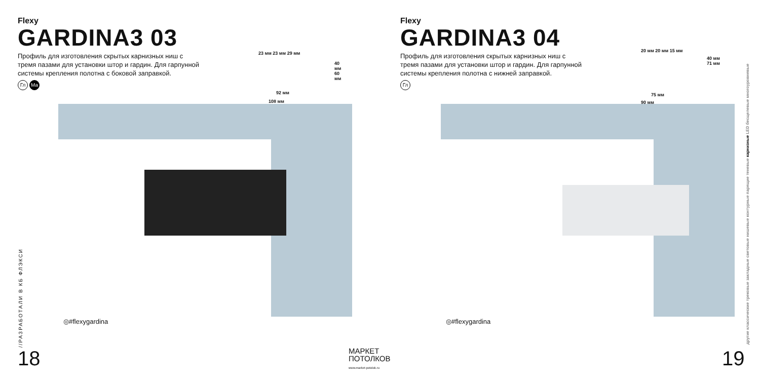Flexy
GARDINA3 03
Профиль для изготовления скрытых карнизных ниш с тремя пазами для установки штор и гардин. Для гарпунной системы крепления полотна с боковой заправкой.
Гл Ма
23 мм 23 мм 29 мм
40 мм 60 мм
92 мм
108 мм
◎#flexygardina
//РАЗРАБОТАЛИ В КБ ФЛЭКСИ
18
Flexy
GARDINA3 04
Профиль для изготовления скрытых карнизных ниш с тремя пазами для установки штор и гардин. Для гарпунной системы крепления полотна с нижней заправкой.
Гл
20 мм 20 мм 15 мм
40 мм 71 мм
75 мм
90 мм
◎#flexygardina
19
МАРКЕТ
ПОТОЛКОВ
www.market-potolok.ru
другие классические трековые закладные световые нишевые контурные парящие теневые карнизные LED бесщелевые многоуровневые